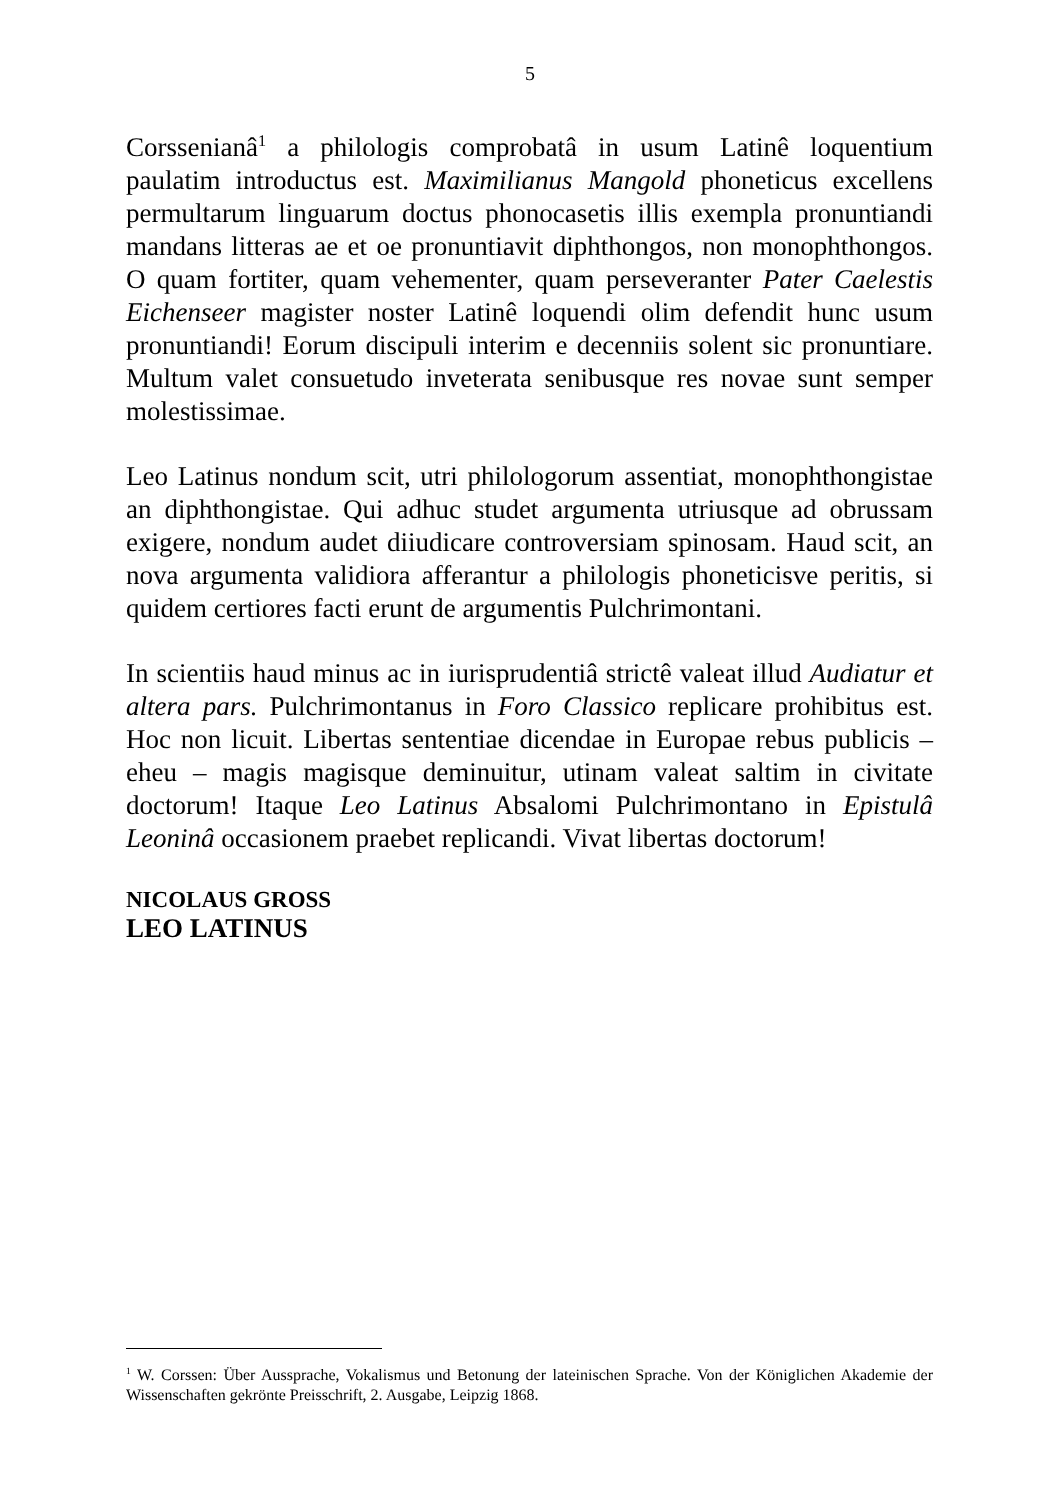5
Corssenianâ<sup>1</sup> a philologis comprobatâ in usum Latinê loquentium paulatim introductus est. Maximilianus Mangold phoneticus excellens permultarum linguarum doctus phonocasetis illis exempla pronuntiandi mandans litteras ae et oe pronuntiavit diphthongos, non monophthongos. O quam fortiter, quam vehementer, quam perseveranter Pater Caelestis Eichenseer magister noster Latinê loquendi olim defendit hunc usum pronuntiandi! Eorum discipuli interim e decenniis solent sic pronuntiare. Multum valet consuetudo inveterata senibusque res novae sunt semper molestissimae.
Leo Latinus nondum scit, utri philologorum assentiat, monophthongistae an diphthongistae. Qui adhuc studet argumenta utriusque ad obrussam exigere, nondum audet diiudicare controversiam spinosam. Haud scit, an nova argumenta validiora afferantur a philologis phoneticisve peritis, si quidem certiores facti erunt de argumentis Pulchrimontani.
In scientiis haud minus ac in iurisprudentiâ strictê valeat illud Audiatur et altera pars. Pulchrimontanus in Foro Classico replicare prohibitus est. Hoc non licuit. Libertas sententiae dicendae in Europae rebus publicis – eheu – magis magisque deminuitur, utinam valeat saltim in civitate doctorum! Itaque Leo Latinus Absalomi Pulchrimontano in Epistulâ Leoninâ occasionem praebet replicandi. Vivat libertas doctorum!
NICOLAUS GROSS
LEO LATINUS
<sup>1</sup> W. Corssen: Über Aussprache, Vokalismus und Betonung der lateinischen Sprache. Von der Königlichen Akademie der Wissenschaften gekrönte Preisschrift, 2. Ausgabe, Leipzig 1868.